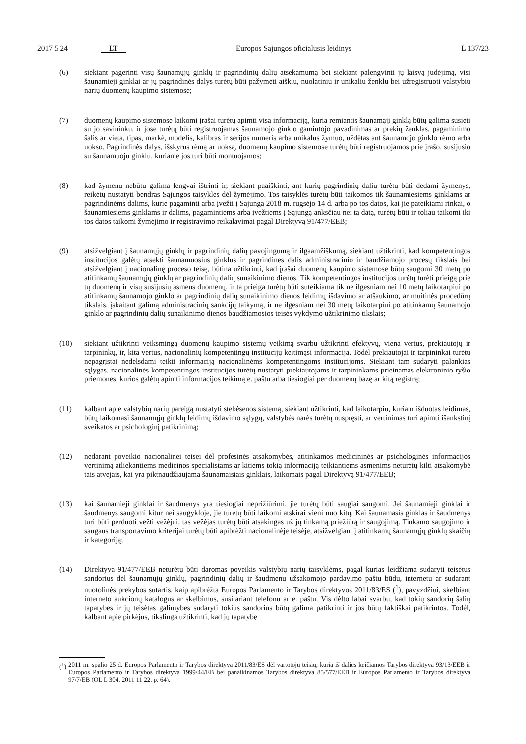2017 5 24 LT Europos Sąjungos oficialusis leidinys L 137/23
(6) siekiant pagerinti visų šaunamųjų ginklų ir pagrindinių dalių atsekamumą bei siekiant palengvinti jų laisvą judėjimą, visi šaunamieji ginklai ar jų pagrindinės dalys turėtų būti pažymėti aiškiu, nuolatiniu ir unikaliu ženklu bei užregistruoti valstybių narių duomenų kaupimo sistemose;
(7) duomenų kaupimo sistemose laikomi įrašai turėtų apimti visą informaciją, kuria remiantis šaunamąjį ginklą būtų galima susieti su jo savininku, ir jose turėtų būti registruojamas šaunamojo ginklo gamintojo pavadinimas ar prekių ženklas, pagaminimo šalis ar vieta, tipas, markė, modelis, kalibras ir serijos numeris arba unikalus žymuo, uždėtas ant šaunamojo ginklo rėmo arba uokso. Pagrindinės dalys, išskyrus rėmą ar uoksą, duomenų kaupimo sistemose turėtų būti registruojamos prie įrašo, susijusio su šaunamuoju ginklu, kuriame jos turi būti montuojamos;
(8) kad žymenų nebūtų galima lengvai ištrinti ir, siekiant paaiškinti, ant kurių pagrindinių dalių turėtų būti dedami žymenys, reikėtų nustatyti bendras Sąjungos taisykles dėl žymėjimo. Tos taisyklės turėtų būti taikomos tik šaunamiesiems ginklams ar pagrindinėms dalims, kurie pagaminti arba įvežti į Sąjungą 2018 m. rugsėjo 14 d. arba po tos datos, kai jie pateikiami rinkai, o šaunamiesiems ginklams ir dalims, pagamintiems arba įvežtiems į Sąjungą anksčiau nei tą datą, turėtų būti ir toliau taikomi iki tos datos taikomi žymėjimo ir registravimo reikalavimai pagal Direktyvą 91/477/EEB;
(9) atsižvelgiant į šaunamųjų ginklų ir pagrindinių dalių pavojingumą ir ilgaamžiškumą, siekiant užtikrinti, kad kompetentingos institucijos galėtų atsekti šaunamuosius ginklus ir pagrindines dalis administracinio ir baudžiamojo procesų tikslais bei atsižvelgiant į nacionalinę proceso teisę, būtina užtikrinti, kad įrašai duomenų kaupimo sistemose būtų saugomi 30 metų po atitinkamų šaunamųjų ginklų ar pagrindinių dalių sunaikinimo dienos. Tik kompetentingos institucijos turėtų turėti prieigą prie tų duomenų ir visų susijusių asmens duomenų, ir ta prieiga turėtų būti suteikiama tik ne ilgesniam nei 10 metų laikotarpiui po atitinkamų šaunamojo ginklo ar pagrindinių dalių sunaikinimo dienos leidimų išdavimo ar atšaukimo, ar muitinės procedūrų tikslais, įskaitant galimą administracinių sankcijų taikymą, ir ne ilgesniam nei 30 metų laikotarpiui po atitinkamų šaunamojo ginklo ar pagrindinių dalių sunaikinimo dienos baudžiamosios teisės vykdymo užtikrinimo tikslais;
(10) siekiant užtikrinti veiksmingą duomenų kaupimo sistemų veikimą svarbu užtikrinti efektyvų, viena vertus, prekiautojų ir tarpininkų, ir, kita vertus, nacionalinių kompetentingų institucijų keitimąsi informacija. Todėl prekiautojai ir tarpininkai turėtų nepagrįstai nedelsdami teikti informaciją nacionalinėms kompetentingoms institucijoms. Siekiant tam sudaryti palankias sąlygas, nacionalinės kompetentingos institucijos turėtų nustatyti prekiautojams ir tarpininkams prieinamas elektroninio ryšio priemones, kurios galėtų apimti informacijos teikimą e. paštu arba tiesiogiai per duomenų bazę ar kitą registrą;
(11) kalbant apie valstybių narių pareigą nustatyti stebėsenos sistemą, siekiant užtikrinti, kad laikotarpiu, kuriam išduotas leidimas, būtų laikomasi šaunamųjų ginklų leidimų išdavimo sąlygų, valstybės narės turėtų nuspręsti, ar vertinimas turi apimti išankstinį sveikatos ar psichologinį patikrinimą;
(12) nedarant poveikio nacionalinei teisei dėl profesinės atsakomybės, atitinkamos medicininės ar psichologinės informacijos vertinimą atliekantiems medicinos specialistams ar kitiems tokią informaciją teikiantiems asmenims neturėtų kilti atsakomybė tais atvejais, kai yra piktnaudžiaujama šaunamaisiais ginklais, laikomais pagal Direktyvą 91/477/EEB;
(13) kai šaunamieji ginklai ir šaudmenys yra tiesiogiai neprižiūrimi, jie turėtų būti saugiai saugomi. Jei šaunamieji ginklai ir šaudmenys saugomi kitur nei saugykloje, jie turėtų būti laikomi atskirai vieni nuo kitų. Kai šaunamasis ginklas ir šaudmenys turi būti perduoti vežti vežėjui, tas vežėjas turėtų būti atsakingas už jų tinkamą priežiūrą ir saugojimą. Tinkamo saugojimo ir saugaus transportavimo kriterijai turėtų būti apibrėžti nacionalinėje teisėje, atsi­žvelgiant į atitinkamų šaunamųjų ginklų skaičių ir kategoriją;
(14) Direktyva 91/477/EEB neturėtų būti daromas poveikis valstybių narių taisyklėms, pagal kurias leidžiama sudaryti teisėtus sandorius dėl šaunamųjų ginklų, pagrindinių dalių ir šaudmenų užsakomojo pardavimo paštu būdu, internetu ar sudarant nuotolinės prekybos sutartis, kaip apibrėžta Europos Parlamento ir Tarybos direktyvos 2011/83/ES (<sup>1</sup>), pavyzdžiui, skelbiant interneto aukcionų katalogus ar skelbimus, susitariant telefonu ar e. paštu. Vis dėlto labai svarbu, kad tokių sandorių šalių tapatybes ir jų teisėtas galimybes sudaryti tokius sandorius būtų galima patikrinti ir jos būtų faktiškai patikrintos. Todėl, kalbant apie pirkėjus, tikslinga užtikrinti, kad jų tapatybę
(<sup>1</sup>) 2011 m. spalio 25 d. Europos Parlamento ir Tarybos direktyva 2011/83/ES dėl vartotojų teisių, kuria iš dalies keičiamos Tarybos direktyva 93/13/EEB ir Europos Parlamento ir Tarybos direktyva 1999/44/EB bei panaikinamos Tarybos direktyva 85/577/EEB ir Europos Parlamento ir Tarybos direktyva 97/7/EB (OL L 304, 2011 11 22, p. 64).